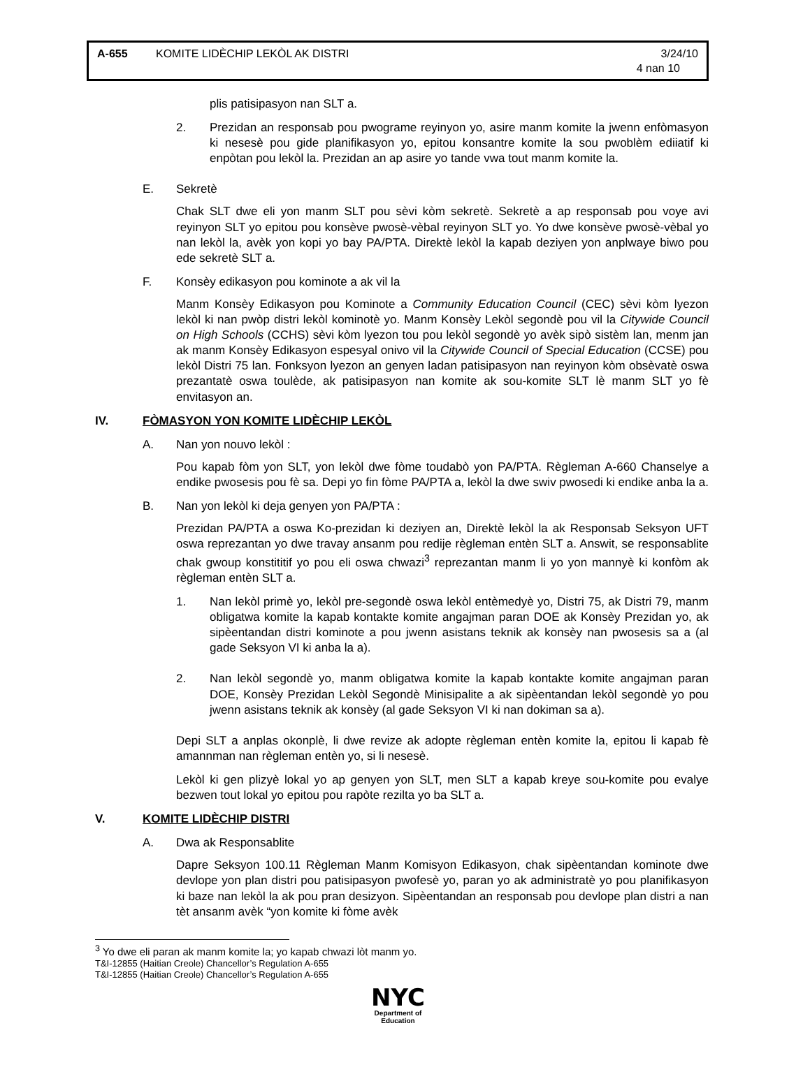A-655 KOMITE LIDÈCHIP LEKÒL AK DISTRI 3/24/10
4 nan 10
plis patisipasyon nan SLT a.
2. Prezidan an responsab pou pwograme reyinyon yo, asire manm komite la jwenn enfòmasyon ki nesesè pou gide planifikasyon yo, epitou konsantre komite la sou pwoblèm ediiatif ki enpòtan pou lekòl la. Prezidan an ap asire yo tande vwa tout manm komite la.
E. Sekretè
Chak SLT dwe eli yon manm SLT pou sèvi kòm sekretè. Sekretè a ap responsab pou voye avi reyinyon SLT yo epitou pou konsève pwosè-vèbal reyinyon SLT yo. Yo dwe konsève pwosè-vèbal yo nan lekòl la, avèk yon kopi yo bay PA/PTA. Direktè lekòl la kapab deziyen yon anplwaye biwo pou ede sekretè SLT a.
F. Konsèy edikasyon pou kominote a ak vil la
Manm Konsèy Edikasyon pou Kominote a Community Education Council (CEC) sèvi kòm lyezon lekòl ki nan pwòp distri lekòl kominotè yo. Manm Konsèy Lekòl segondè pou vil la Citywide Council on High Schools (CCHS) sèvi kòm lyezon tou pou lekòl segondè yo avèk sipò sistèm lan, menm jan ak manm Konsèy Edikasyon espesyal onivo vil la Citywide Council of Special Education (CCSE) pou lekòl Distri 75 lan. Fonksyon lyezon an genyen ladan patisipasyon nan reyinyon kòm obsèvatè oswa prezantatè oswa toulède, ak patisipasyon nan komite ak sou-komite SLT lè manm SLT yo fè envitasyon an.
IV. FÒMASYON YON KOMITE LIDÈCHIP LEKÒL
A. Nan yon nouvo lekòl :
Pou kapab fòm yon SLT, yon lekòl dwe fòme toudabò yon PA/PTA. Règleman A-660 Chanselye a endike pwosesis pou fè sa. Depi yo fin fòme PA/PTA a, lekòl la dwe swiv pwosedi ki endike anba la a.
B. Nan yon lekòl ki deja genyen yon PA/PTA :
Prezidan PA/PTA a oswa Ko-prezidan ki deziyen an, Direktè lekòl la ak Responsab Seksyon UFT oswa reprezantan yo dwe travay ansanm pou redije règleman entèn SLT a. Answit, se responsablite chak gwoup konstititif yo pou eli oswa chwazi<sup>3</sup> reprezantan manm li yo yon mannyè ki konfòm ak règleman entèn SLT a.
1. Nan lekòl primè yo, lekòl pre-segondè oswa lekòl entèmedyè yo, Distri 75, ak Distri 79, manm obligatwa komite la kapab kontakte komite angajman paran DOE ak Konsèy Prezidan yo, ak sipèentandan distri kominote a pou jwenn asistans teknik ak konsèy nan pwosesis sa a (al gade Seksyon VI ki anba la a).
2. Nan lekòl segondè yo, manm obligatwa komite la kapab kontakte komite angajman paran DOE, Konsèy Prezidan Lekòl Segondè Minisipalite a ak sipèentandan lekòl segondè yo pou jwenn asistans teknik ak konsèy (al gade Seksyon VI ki nan dokiman sa a).
Depi SLT a anplas okonplè, li dwe revize ak adopte règleman entèn komite la, epitou li kapab fè amannman nan règleman entèn yo, si li nesesè.
Lekòl ki gen plizyè lokal yo ap genyen yon SLT, men SLT a kapab kreye sou-komite pou evalye bezwen tout lokal yo epitou pou rapòte rezilta yo ba SLT a.
V. KOMITE LIDÈCHIP DISTRI
A. Dwa ak Responsablite
Dapre Seksyon 100.11 Règleman Manm Komisyon Edikasyon, chak sipèentandan kominote dwe devlope yon plan distri pou patisipasyon pwofesè yo, paran yo ak administratè yo pou planifikasyon ki baze nan lekòl la ak pou pran desizyon. Sipèentandan an responsab pou devlope plan distri a nan tèt ansanm avèk “yon komite ki fòme avèk
<sup>3</sup> Yo dwe eli paran ak manm komite la; yo kapab chwazi lòt manm yo.
T&I-12855 (Haitian Creole) Chancellor’s Regulation A-655
T&I-12855 (Haitian Creole) Chancellor’s Regulation A-655
NYC
Department of
Education